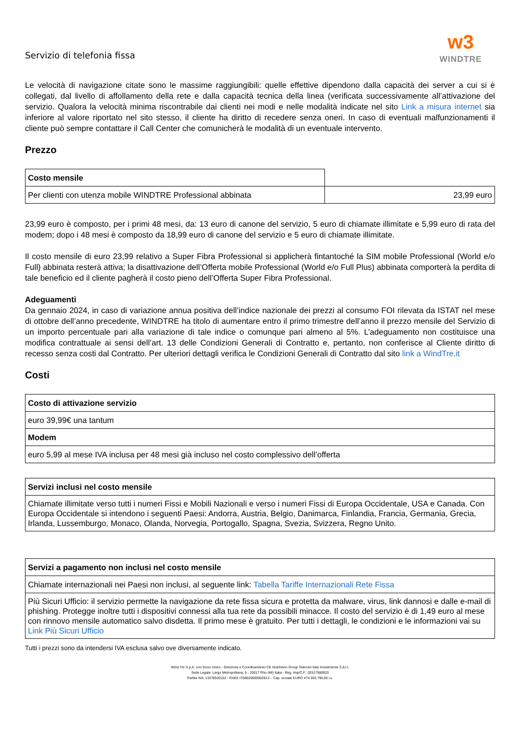Servizio di telefonia fissa
w3
WINDTRE
Le velocità di navigazione citate sono le massime raggiungibili: quelle effettive dipendono dalla capacità dei server a cui si è collegati, dal livello di affollamento della rete e dalla capacità tecnica della linea (verificata successivamente all’attivazione del servizio. Qualora la velocità minima riscontrabile dai clienti nei modi e nelle modalità indicate nel sito Link a misura internet sia inferiore al valore riportato nel sito stesso, il cliente ha diritto di recedere senza oneri. In caso di eventuali malfunzionamenti il cliente può sempre contattare il Call Center che comunicherà le modalità di un eventuale intervento.
Prezzo
| Costo mensile | |
| Per clienti con utenza mobile WINDTRE Professional abbinata | 23,99 euro |
23,99 euro è composto, per i primi 48 mesi, da: 13 euro di canone del servizio, 5 euro di chiamate illimitate e 5,99 euro di rata del modem; dopo i 48 mesi è composto da 18,99 euro di canone del servizio e 5 euro di chiamate illimitate.
Il costo mensile di euro 23,99 relativo a Super Fibra Professional si applicherà fintantoché la SIM mobile Professional (World e/o Full) abbinata resterà attiva; la disattivazione dell’Offerta mobile Professional (World e/o Full Plus) abbinata comporterà la perdita di tale beneficio ed il cliente pagherà il costo pieno dell’Offerta Super Fibra Professional.
Adeguamenti
Da gennaio 2024, in caso di variazione annua positiva dell’indice nazionale dei prezzi al consumo FOI rilevata da ISTAT nel mese di ottobre dell’anno precedente, WINDTRE ha titolo di aumentare entro il primo trimestre dell’anno il prezzo mensile del Servizio di un importo percentuale pari alla variazione di tale indice o comunque pari almeno al 5%. L’adeguamento non costituisce una modifica contrattuale ai sensi dell’art. 13 delle Condizioni Generali di Contratto e, pertanto, non conferisce al Cliente diritto di recesso senza costi dal Contratto. Per ulteriori dettagli verifica le Condizioni Generali di Contratto dal sito link a WindTre.it
Costi
| Costo di attivazione servizio |
| --- |
| euro 39,99€ una tantum |
| Modem |
| euro 5,99 al mese IVA inclusa per 48 mesi già incluso nel costo complessivo dell’offerta |
| Servizi inclusi nel costo mensile |
| --- |
| Chiamate illimitate verso tutti i numeri Fissi e Mobili Nazionali e verso i numeri Fissi di Europa Occidentale, USA e Canada. Con Europa Occidentale si intendono i seguenti Paesi: Andorra, Austria, Belgio, Danimarca, Finlandia, Francia, Germania, Grecia, Irlanda, Lussemburgo, Monaco, Olanda, Norvegia, Portogallo, Spagna, Svezia, Svizzera, Regno Unito. |
| Servizi a pagamento non inclusi nel costo mensile |
| --- |
| Chiamate internazionali nei Paesi non inclusi, al seguente link: Tabella Tariffe Internazionali Rete Fissa |
| Più Sicuri Ufficio: il servizio permette la navigazione da rete fissa sicura e protetta da malware, virus, link dannosi e dalle e-mail di phishing. Protegge inoltre tutti i dispositivi connessi alla tua rete da possibili minacce. Il costo del servizio è di 1,49 euro al mese con rinnovo mensile automatico salvo disdetta. Il primo mese è gratuito. Per tutti i dettagli, le condizioni e le informazioni vai su Link Più Sicuri Ufficio |
Tutti i prezzi sono da intendersi IVA esclusa salvo ove diversamente indicato.
Wind Tre S.p.A. con Socio Unico - Direzione e Coordinamento CK Hutchison Group Telecom Italy Investments S.à.r.l.
Sede Legale: Largo Metropolitana, 5 - 20017 Rho (MI) Italia - Reg. Imp/C.F.: 02517580920
Partita IVA: 13378520152 - RAEE IT08020000002813 – Cap. sociale EURO 474.303.795,00 i.v.